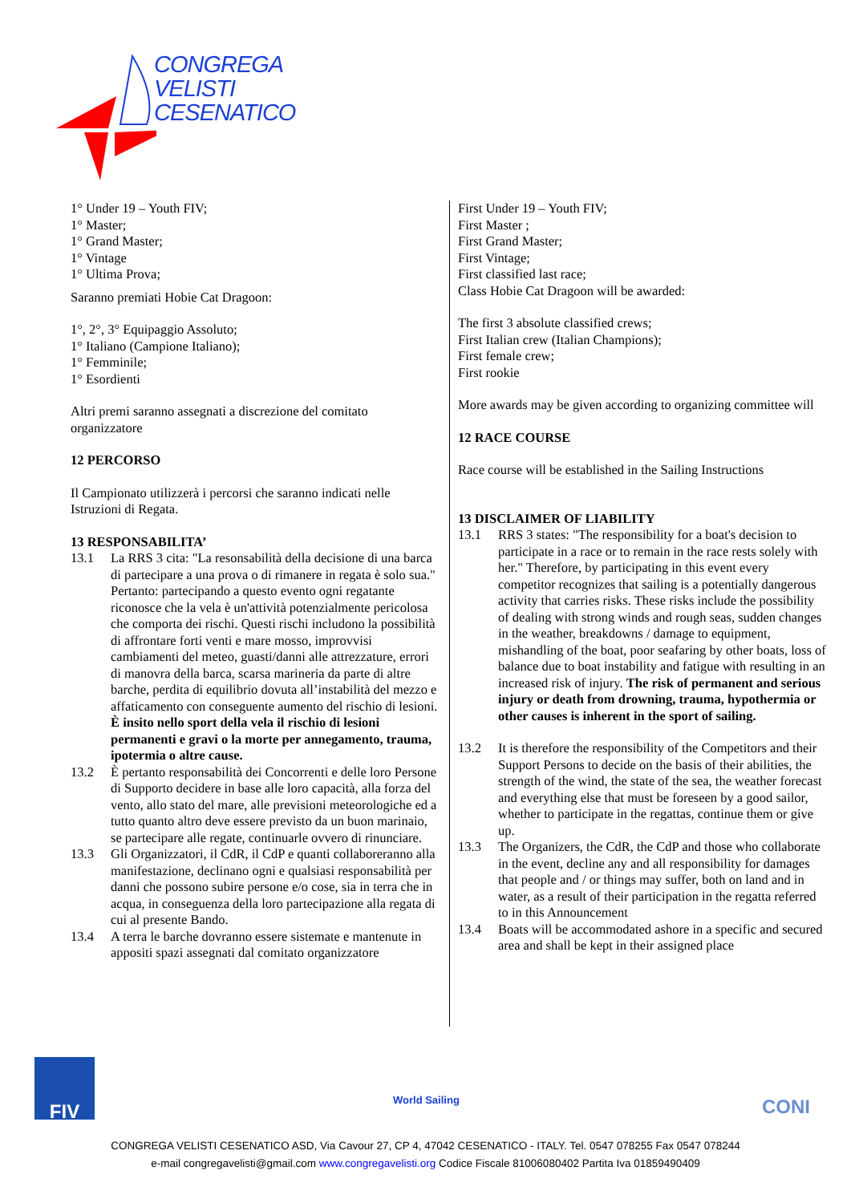CONGREGA
VELISTI
CESENATICO
1° Under 19 – Youth FIV;
1° Master;
1° Grand Master;
1° Vintage
1° Ultima Prova;
Saranno premiati Hobie Cat Dragoon:
1°, 2°, 3° Equipaggio Assoluto;
1° Italiano (Campione Italiano);
1° Femminile;
1° Esordienti
Altri premi saranno assegnati a discrezione del comitato organizzatore
12 PERCORSO
Il Campionato utilizzerà i percorsi che saranno indicati nelle Istruzioni di Regata.
13 RESPONSABILITA’
13.1 La RRS 3 cita: "La resonsabilità della decisione di una barca di partecipare a una prova o di rimanere in regata è solo sua." Pertanto: partecipando a questo evento ogni regatante riconosce che la vela è un'attività potenzialmente pericolosa che comporta dei rischi. Questi rischi includono la possibilità di affrontare forti venti e mare mosso, improvvisi cambiamenti del meteo, guasti/danni alle attrezzature, errori di manovra della barca, scarsa marineria da parte di altre barche, perdita di equilibrio dovuta all’instabilità del mezzo e affaticamento con conseguente aumento del rischio di lesioni. È insito nello sport della vela il rischio di lesioni permanenti e gravi o la morte per annegamento, trauma, ipotermia o altre cause.
13.2 È pertanto responsabilità dei Concorrenti e delle loro Persone di Supporto decidere in base alle loro capacità, alla forza del vento, allo stato del mare, alle previsioni meteorologiche ed a tutto quanto altro deve essere previsto da un buon marinaio, se partecipare alle regate, continuarle ovvero di rinunciare.
13.3 Gli Organizzatori, il CdR, il CdP e quanti collaboreranno alla manifestazione, declinano ogni e qualsiasi responsabilità per danni che possono subire persone e/o cose, sia in terra che in acqua, in conseguenza della loro partecipazione alla regata di cui al presente Bando.
13.4 A terra le barche dovranno essere sistemate e mantenute in appositi spazi assegnati dal comitato organizzatore
First Under 19 – Youth FIV;
First Master ;
First Grand Master;
First Vintage;
First classified last race;
Class Hobie Cat Dragoon will be awarded:
The first 3 absolute classified crews;
First Italian crew (Italian Champions);
First female crew;
First rookie
More awards may be given according to organizing committee will
12 RACE COURSE
Race course will be established in the Sailing Instructions
13 DISCLAIMER OF LIABILITY
13.1 RRS 3 states: "The responsibility for a boat's decision to participate in a race or to remain in the race rests solely with her." Therefore, by participating in this event every competitor recognizes that sailing is a potentially dangerous activity that carries risks. These risks include the possibility of dealing with strong winds and rough seas, sudden changes in the weather, breakdowns / damage to equipment, mishandling of the boat, poor seafaring by other boats, loss of balance due to boat instability and fatigue with resulting in an increased risk of injury. The risk of permanent and serious injury or death from drowning, trauma, hypothermia or other causes is inherent in the sport of sailing.
13.2 It is therefore the responsibility of the Competitors and their Support Persons to decide on the basis of their abilities, the strength of the wind, the state of the sea, the weather forecast and everything else that must be foreseen by a good sailor, whether to participate in the regattas, continue them or give up.
13.3 The Organizers, the CdR, the CdP and those who collaborate in the event, decline any and all responsibility for damages that people and / or things may suffer, both on land and in water, as a result of their participation in the regatta referred to in this Announcement
13.4 Boats will be accommodated ashore in a specific and secured area and shall be kept in their assigned place
FIV
World Sailing
CONI
CONGREGA VELISTI CESENATICO ASD, Via Cavour 27, CP 4, 47042 CESENATICO - ITALY. Tel. 0547 078255 Fax 0547 078244
e-mail congregavelisti@gmail.com www.congregavelisti.org Codice Fiscale 81006080402 Partita Iva 01859490409